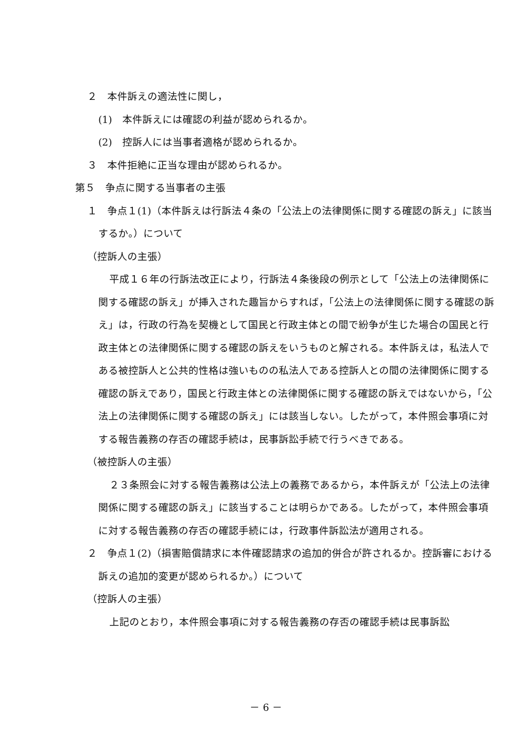２　本件訴えの適法性に関し，
(1)　本件訴えには確認の利益が認められるか。
(2)　控訴人には当事者適格が認められるか。
３　本件拒絶に正当な理由が認められるか。
第５　争点に関する当事者の主張
１　争点１(1)（本件訴えは行訴法４条の「公法上の法律関係に関する確認の訴え」に該当するか。）について
（控訴人の主張）
平成１６年の行訴法改正により，行訴法４条後段の例示として「公法上の法律関係に関する確認の訴え」が挿入された趣旨からすれば，「公法上の法律関係に関する確認の訴え」は，行政の行為を契機として国民と行政主体との間で紛争が生じた場合の国民と行政主体との法律関係に関する確認の訴えをいうものと解される。本件訴えは，私法人である被控訴人と公共的性格は強いものの私法人である控訴人との間の法律関係に関する確認の訴えであり，国民と行政主体との法律関係に関する確認の訴えではないから，「公法上の法律関係に関する確認の訴え」には該当しない。したがって，本件照会事項に対する報告義務の存否の確認手続は，民事訴訟手続で行うべきである。
（被控訴人の主張）
２３条照会に対する報告義務は公法上の義務であるから，本件訴えが「公法上の法律関係に関する確認の訴え」に該当することは明らかである。したがって，本件照会事項に対する報告義務の存否の確認手続には，行政事件訴訟法が適用される。
２　争点１(2)（損害賠償請求に本件確認請求の追加的併合が許されるか。控訴審における訴えの追加的変更が認められるか。）について
（控訴人の主張）
上記のとおり，本件照会事項に対する報告義務の存否の確認手続は民事訴訟
－ 6 －